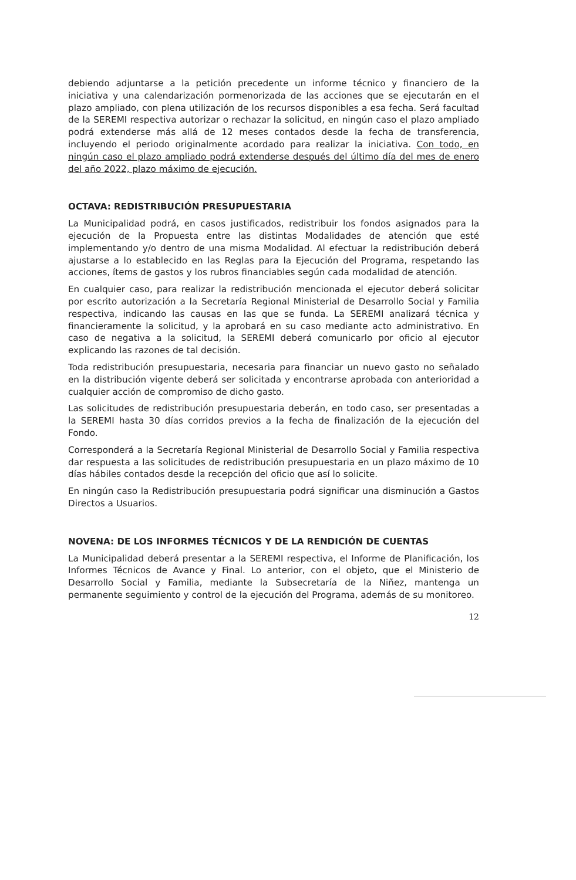debiendo adjuntarse a la petición precedente un informe técnico y financiero de la iniciativa y una calendarización pormenorizada de las acciones que se ejecutarán en el plazo ampliado, con plena utilización de los recursos disponibles a esa fecha. Será facultad de la SEREMI respectiva autorizar o rechazar la solicitud, en ningún caso el plazo ampliado podrá extenderse más allá de 12 meses contados desde la fecha de transferencia, incluyendo el periodo originalmente acordado para realizar la iniciativa. Con todo, en ningún caso el plazo ampliado podrá extenderse después del último día del mes de enero del año 2022, plazo máximo de ejecución.
OCTAVA: REDISTRIBUCIÓN PRESUPUESTARIA
La Municipalidad podrá, en casos justificados, redistribuir los fondos asignados para la ejecución de la Propuesta entre las distintas Modalidades de atención que esté implementando y/o dentro de una misma Modalidad. Al efectuar la redistribución deberá ajustarse a lo establecido en las Reglas para la Ejecución del Programa, respetando las acciones, ítems de gastos y los rubros financiables según cada modalidad de atención.
En cualquier caso, para realizar la redistribución mencionada el ejecutor deberá solicitar por escrito autorización a la Secretaría Regional Ministerial de Desarrollo Social y Familia respectiva, indicando las causas en las que se funda. La SEREMI analizará técnica y financieramente la solicitud, y la aprobará en su caso mediante acto administrativo. En caso de negativa a la solicitud, la SEREMI deberá comunicarlo por oficio al ejecutor explicando las razones de tal decisión.
Toda redistribución presupuestaria, necesaria para financiar un nuevo gasto no señalado en la distribución vigente deberá ser solicitada y encontrarse aprobada con anterioridad a cualquier acción de compromiso de dicho gasto.
Las solicitudes de redistribución presupuestaria deberán, en todo caso, ser presentadas a la SEREMI hasta 30 días corridos previos a la fecha de finalización de la ejecución del Fondo.
Corresponderá a la Secretaría Regional Ministerial de Desarrollo Social y Familia respectiva dar respuesta a las solicitudes de redistribución presupuestaria en un plazo máximo de 10 días hábiles contados desde la recepción del oficio que así lo solicite.
En ningún caso la Redistribución presupuestaria podrá significar una disminución a Gastos Directos a Usuarios.
NOVENA: DE LOS INFORMES TÉCNICOS Y DE LA RENDICIÓN DE CUENTAS
La Municipalidad deberá presentar a la SEREMI respectiva, el Informe de Planificación, los Informes Técnicos de Avance y Final. Lo anterior, con el objeto, que el Ministerio de Desarrollo Social y Familia, mediante la Subsecretaría de la Niñez, mantenga un permanente seguimiento y control de la ejecución del Programa, además de su monitoreo.
12